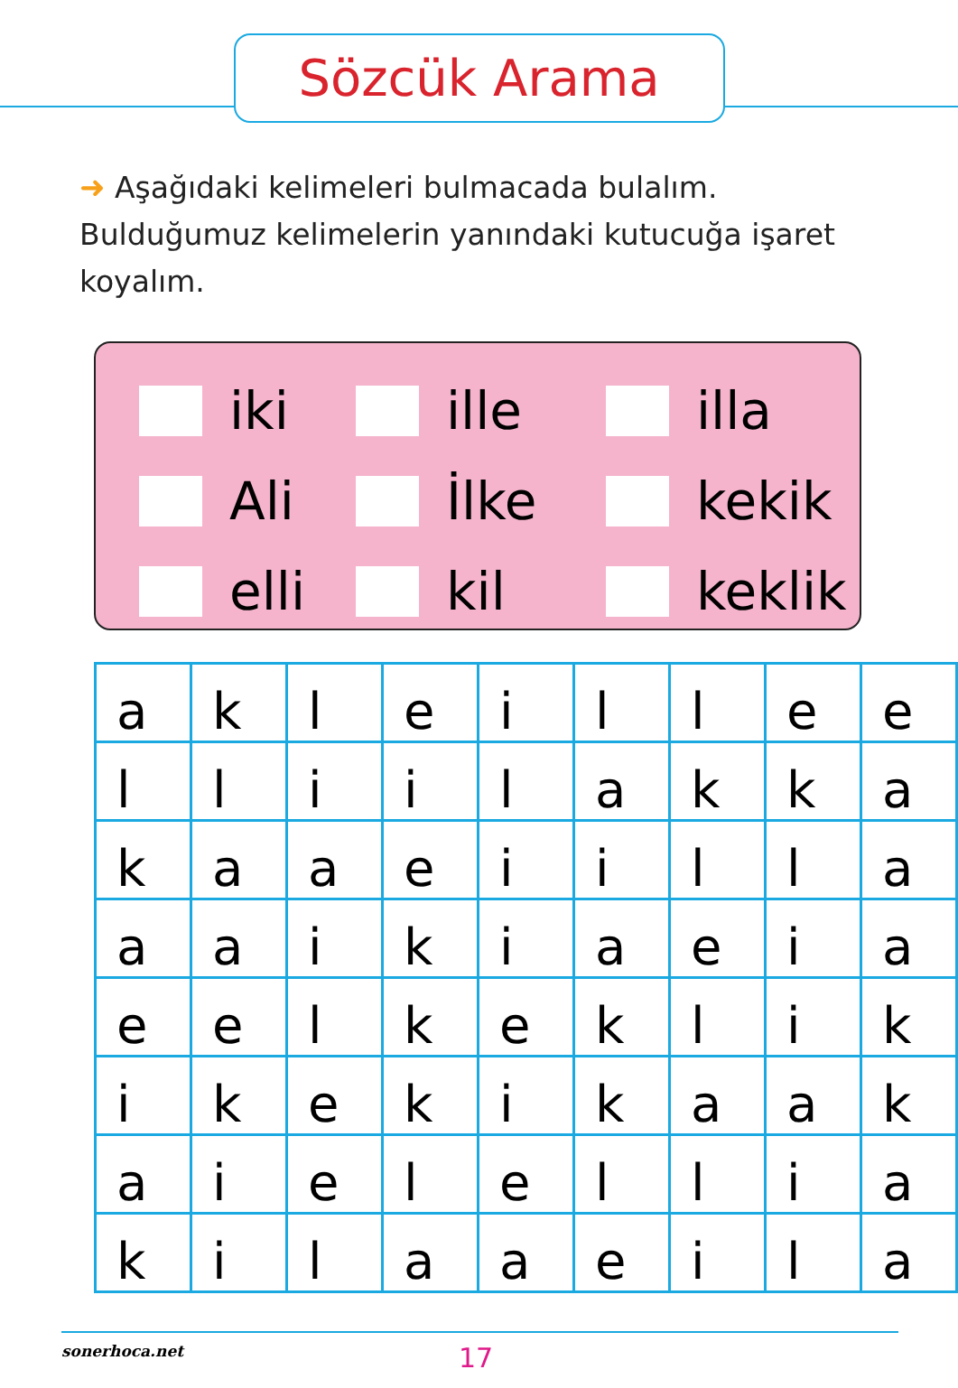Sözcük Arama
➜ Aşağıdaki kelimeleri bulmacada bulalım. Bulduğumuz kelimelerin yanındaki kutucuğa işaret koyalım.
iki
ille
illa
Ali
İlke
kekik
elli
kil
keklik
| a | k | l | e | i | l | l | e | e |
| l | l | i | i | l | a | k | k | a |
| k | a | a | e | i | i | l | l | a |
| a | a | i | k | i | a | e | i | a |
| e | e | l | k | e | k | l | i | k |
| i | k | e | k | i | k | a | a | k |
| a | i | e | l | e | l | l | i | a |
| k | i | l | a | a | e | i | l | a |
sonerhoca.net 17